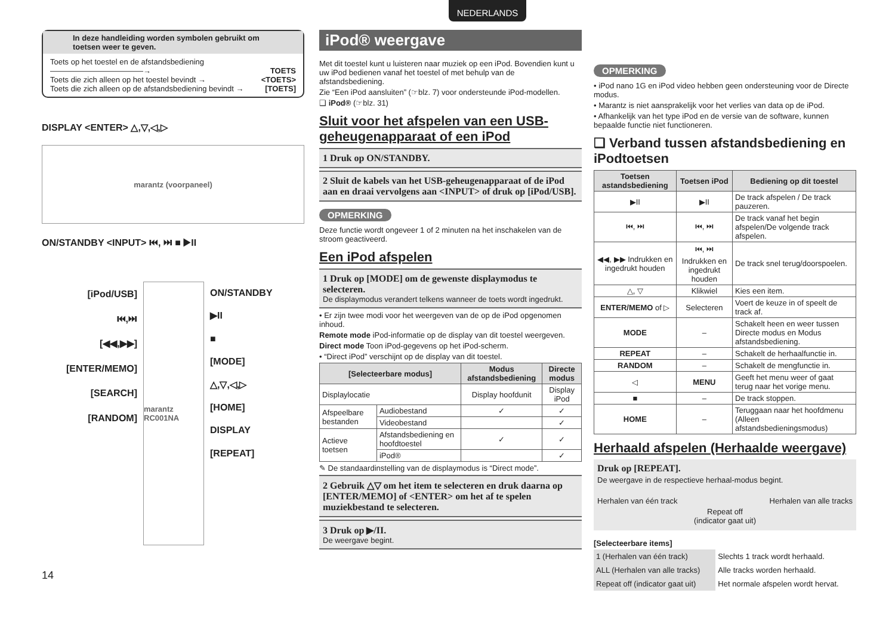NEDERLANDS
In deze handleiding worden symbolen gebruikt om toetsen weer te geven.
Toets op het toestel en de afstandsbediening
————————————→ TOETS
Toets die zich alleen op het toestel bevindt → <TOETS>
Toets die zich alleen op de afstandsbediening bevindt → [TOETS]
DISPLAY <ENTER> △,▽,◁,▷
marantz (voorpaneel)
ON/STANDBY <INPUT> ⏮, ⏭ ■ ▶II
[iPod/USB]
⏮,⏭
[◀◀,▶▶]
[ENTER/MEMO]
[SEARCH]
[RANDOM]
marantz RC001NA
ON/STANDBY
▶II
■
[MODE]
△,▽,◁,▷
[HOME]
DISPLAY
[REPEAT]
14
iPod® weergave
Met dit toestel kunt u luisteren naar muziek op een iPod. Bovendien kunt u uw iPod bedienen vanaf het toestel of met behulp van de afstandsbediening.
Zie “Een iPod aansluiten” (☞blz. 7) voor ondersteunde iPod-modellen.
❑ iPod® (☞blz. 31)
Sluit voor het afspelen van een USB-geheugenapparaat of een iPod
1 Druk op ON/STANDBY.
2 Sluit de kabels van het USB-geheugenapparaat of de iPod aan en draai vervolgens aan <INPUT> of druk op [iPod/USB].
OPMERKING
Deze functie wordt ongeveer 1 of 2 minuten na het inschakelen van de stroom geactiveerd.
Een iPod afspelen
1 Druk op [MODE] om de gewenste displaymodus te selecteren.
De displaymodus verandert telkens wanneer de toets wordt ingedrukt.
• Er zijn twee modi voor het weergeven van de op de iPod opgenomen inhoud.
Remote mode iPod-informatie op de display van dit toestel weergeven.
Direct mode Toon iPod-gegevens op het iPod-scherm.
• “Direct iPod” verschijnt op de display van dit toestel.
| [Selecteerbare modus] | | Modus afstandsbediening | Directe modus |
| --- | --- | --- | --- |
| Displaylocatie | | Display hoofdunit | Display iPod |
| Afspeelbare bestanden | Audiobestand | ✓ | ✓ |
| | Videobestand | | ✓ |
| Actieve toetsen | Afstandsbediening en hoofdtoestel | ✓ | ✓ |
| | iPod® | | ✓ |
✎ De standaardinstelling van de displaymodus is “Direct mode”.
2 Gebruik △▽ om het item te selecteren en druk daarna op [ENTER/MEMO] of <ENTER> om het af te spelen muziekbestand te selecteren.
3 Druk op ▶/II.
De weergave begint.
OPMERKING
• iPod nano 1G en iPod video hebben geen ondersteuning voor de Directe modus.
• Marantz is niet aansprakelijk voor het verlies van data op de iPod.
• Afhankelijk van het type iPod en de versie van de software, kunnen bepaalde functie niet functioneren.
❑ Verband tussen afstandsbediening en iPodtoetsen
| Toetsen astandsbediening | Toetsen iPod | Bediening op dit toestel |
| --- | --- | --- |
| ▶II | ▶II | De track afspelen / De track pauzeren. |
| ⏮, ⏭ | ⏮, ⏭ | De track vanaf het begin afspelen/De volgende track afspelen. |
| ◀◀, ▶▶ Indrukken en ingedrukt houden | ⏮, ⏭ Indrukken en ingedrukt houden | De track snel terug/doorspoelen. |
| △, ▽ | Klikwiel | Kies een item. |
| ENTER/MEMO of ▷ | Selecteren | Voert de keuze in of speelt de track af. |
| MODE | – | Schakelt heen en weer tussen Directe modus en Modus afstandsbediening. |
| REPEAT | – | Schakelt de herhaalfunctie in. |
| RANDOM | – | Schakelt de mengfunctie in. |
| ◁ | MENU | Geeft het menu weer of gaat terug naar het vorige menu. |
| ■ | – | De track stoppen. |
| HOME | – | Teruggaan naar het hoofdmenu (Alleen afstandsbedieningsmodus) |
Herhaald afspelen (Herhaalde weergave)
Druk op [REPEAT].
De weergave in de respectieve herhaal-modus begint.
Herhalen van één track Herhalen van alle tracks
Repeat off
(indicator gaat uit)
[Selecteerbare items]
| 1 (Herhalen van één track) | Slechts 1 track wordt herhaald. |
| ALL (Herhalen van alle tracks) | Alle tracks worden herhaald. |
| Repeat off (indicator gaat uit) | Het normale afspelen wordt hervat. |